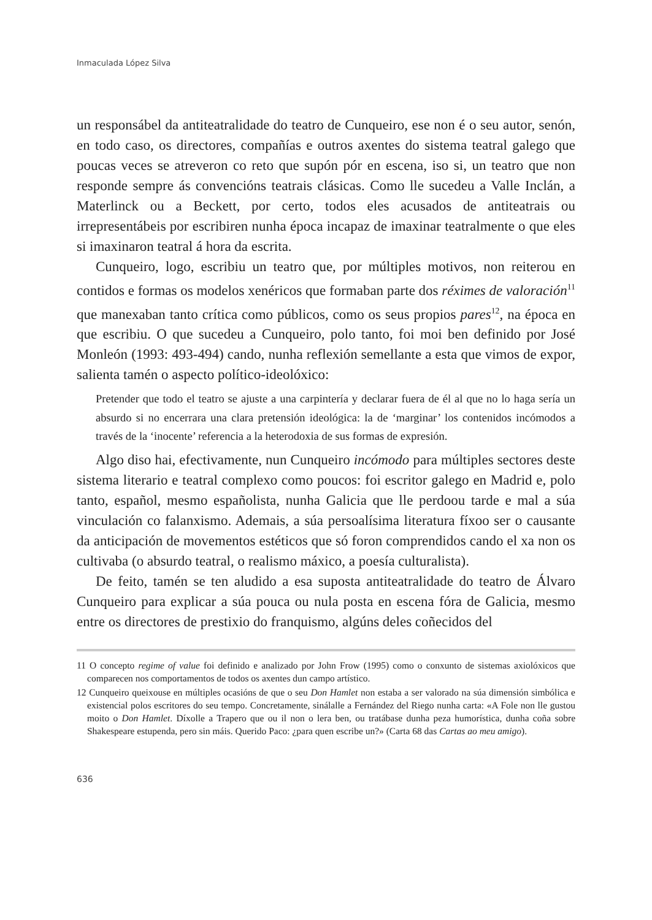Inmaculada López Silva
un responsábel da antiteatralidade do teatro de Cunqueiro, ese non é o seu autor, senón, en todo caso, os directores, compañías e outros axentes do sistema teatral galego que poucas veces se atreveron co reto que supón pór en escena, iso si, un teatro que non responde sempre ás convencións teatrais clásicas. Como lle sucedeu a Valle Inclán, a Materlinck ou a Beckett, por certo, todos eles acusados de antiteatrais ou irrepresentábeis por escribiren nunha época incapaz de imaxinar teatralmente o que eles si imaxinaron teatral á hora da escrita.
Cunqueiro, logo, escribiu un teatro que, por múltiples motivos, non reiterou en contidos e formas os modelos xenéricos que formaban parte dos réximes de valoración<sup>11</sup> que manexaban tanto crítica como públicos, como os seus propios pares<sup>12</sup>, na época en que escribiu. O que sucedeu a Cunqueiro, polo tanto, foi moi ben definido por José Monleón (1993: 493-494) cando, nunha reflexión semellante a esta que vimos de expor, salienta tamén o aspecto político-ideolóxico:
Pretender que todo el teatro se ajuste a una carpintería y declarar fuera de él al que no lo haga sería un absurdo si no encerrara una clara pretensión ideológica: la de ‘marginar’ los contenidos incómodos a través de la ‘inocente’ referencia a la heterodoxia de sus formas de expresión.
Algo diso hai, efectivamente, nun Cunqueiro incómodo para múltiples sectores deste sistema literario e teatral complexo como poucos: foi escritor galego en Madrid e, polo tanto, español, mesmo españolista, nunha Galicia que lle perdoou tarde e mal a súa vinculación co falanxismo. Ademais, a súa persoalísima literatura fíxoo ser o causante da anticipación de movementos estéticos que só foron comprendidos cando el xa non os cultivaba (o absurdo teatral, o realismo máxico, a poesía culturalista).
De feito, tamén se ten aludido a esa suposta antiteatralidade do teatro de Álvaro Cunqueiro para explicar a súa pouca ou nula posta en escena fóra de Galicia, mesmo entre os directores de prestixio do franquismo, algúns deles coñecidos del
11 O concepto regime of value foi definido e analizado por John Frow (1995) como o conxunto de sistemas axiolóxicos que comparecen nos comportamentos de todos os axentes dun campo artístico.
12 Cunqueiro queixouse en múltiples ocasións de que o seu Don Hamlet non estaba a ser valorado na súa dimensión simbólica e existencial polos escritores do seu tempo. Concretamente, sinálalle a Fernández del Riego nunha carta: «A Fole non lle gustou moito o Don Hamlet. Díxolle a Trapero que ou il non o lera ben, ou tratábase dunha peza humorística, dunha coña sobre Shakespeare estupenda, pero sin máis. Querido Paco: ¿para quen escribe un?» (Carta 68 das Cartas ao meu amigo).
636